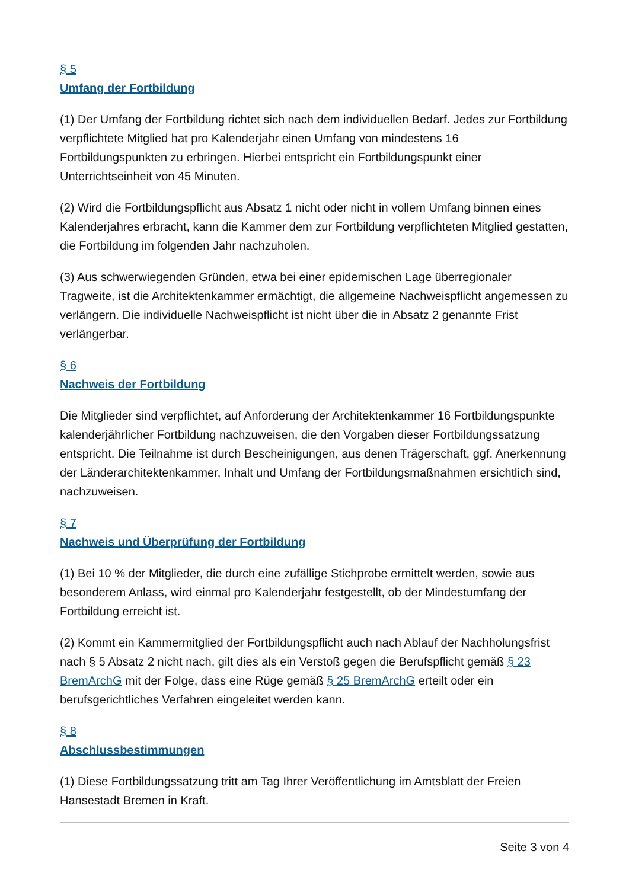§ 5
Umfang der Fortbildung
(1) Der Umfang der Fortbildung richtet sich nach dem individuellen Bedarf. Jedes zur Fortbildung verpflichtete Mitglied hat pro Kalenderjahr einen Umfang von mindestens 16 Fortbildungspunkten zu erbringen. Hierbei entspricht ein Fortbildungspunkt einer Unterrichtseinheit von 45 Minuten.
(2) Wird die Fortbildungspflicht aus Absatz 1 nicht oder nicht in vollem Umfang binnen eines Kalenderjahres erbracht, kann die Kammer dem zur Fortbildung verpflichteten Mitglied gestatten, die Fortbildung im folgenden Jahr nachzuholen.
(3) Aus schwerwiegenden Gründen, etwa bei einer epidemischen Lage überregionaler Tragweite, ist die Architektenkammer ermächtigt, die allgemeine Nachweispflicht angemessen zu verlängern. Die individuelle Nachweispflicht ist nicht über die in Absatz 2 genannte Frist verlängerbar.
§ 6
Nachweis der Fortbildung
Die Mitglieder sind verpflichtet, auf Anforderung der Architektenkammer 16 Fortbildungspunkte kalenderjährlicher Fortbildung nachzuweisen, die den Vorgaben dieser Fortbildungssatzung entspricht. Die Teilnahme ist durch Bescheinigungen, aus denen Trägerschaft, ggf. Anerkennung der Länderarchitektenkammer, Inhalt und Umfang der Fortbildungsmaßnahmen ersichtlich sind, nachzuweisen.
§ 7
Nachweis und Überprüfung der Fortbildung
(1) Bei 10 % der Mitglieder, die durch eine zufällige Stichprobe ermittelt werden, sowie aus besonderem Anlass, wird einmal pro Kalenderjahr festgestellt, ob der Mindestumfang der Fortbildung erreicht ist.
(2) Kommt ein Kammermitglied der Fortbildungspflicht auch nach Ablauf der Nachholungsfrist nach § 5 Absatz 2 nicht nach, gilt dies als ein Verstoß gegen die Berufspflicht gemäß § 23 BremArchG mit der Folge, dass eine Rüge gemäß § 25 BremArchG erteilt oder ein berufsgerichtliches Verfahren eingeleitet werden kann.
§ 8
Abschlussbestimmungen
(1) Diese Fortbildungssatzung tritt am Tag Ihrer Veröffentlichung im Amtsblatt der Freien Hansestadt Bremen in Kraft.
Seite 3 von 4